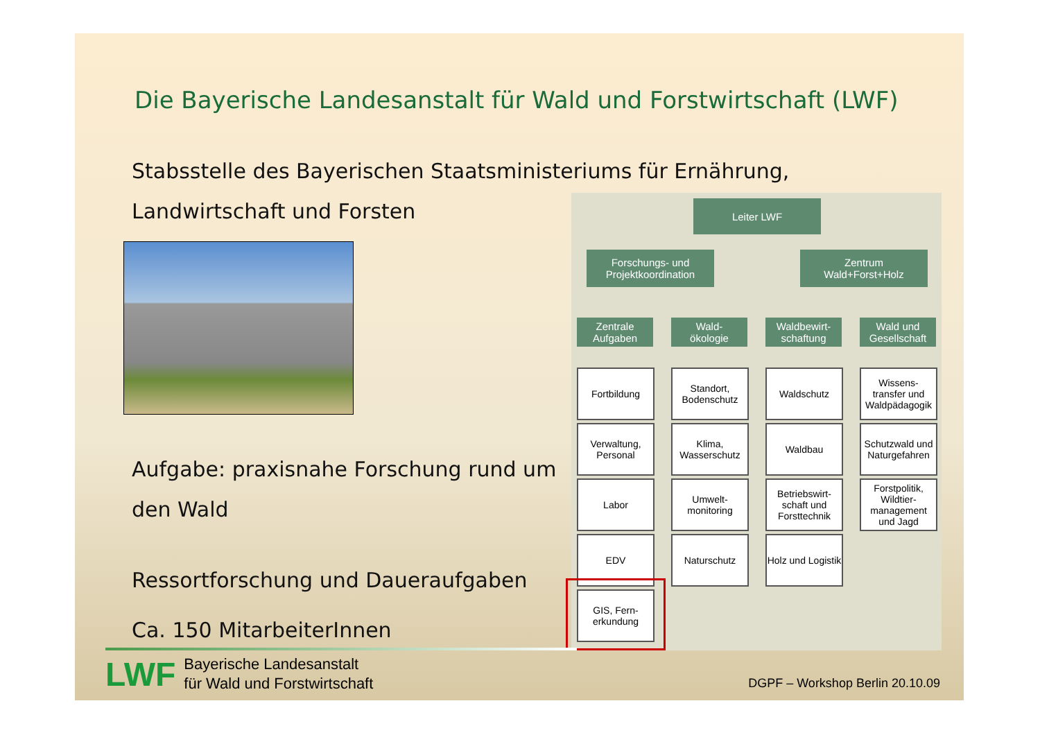Die Bayerische Landesanstalt für Wald und Forstwirtschaft (LWF)
Stabsstelle des Bayerischen Staatsministeriums für Ernährung,
Landwirtschaft und Forsten
Aufgabe: praxisnahe Forschung rund um
den Wald
Ressortforschung und Daueraufgaben
Ca. 150 MitarbeiterInnen
Leiter LWF
Forschungs- und
Projektkoordination
Zentrum
Wald+Forst+Holz
Zentrale Aufgaben
Wald-
ökologie
Waldbewirt-
schaftung
Wald und Gesellschaft
Fortbildung
Verwaltung, Personal
Labor
EDV
GIS, Fern-
erkundung
Standort, Bodenschutz
Klima, Wasserschutz
Umwelt-
monitoring
Naturschutz
Waldschutz
Waldbau
Betriebswirt-
schaft und Forsttechnik
Holz und Logistik
Wissens-
transfer und Waldpädagogik
Schutzwald und Naturgefahren
Forstpolitik, Wildtier-
management und Jagd
LWF
Bayerische Landesanstalt
für Wald und Forstwirtschaft
DGPF – Workshop Berlin 20.10.09